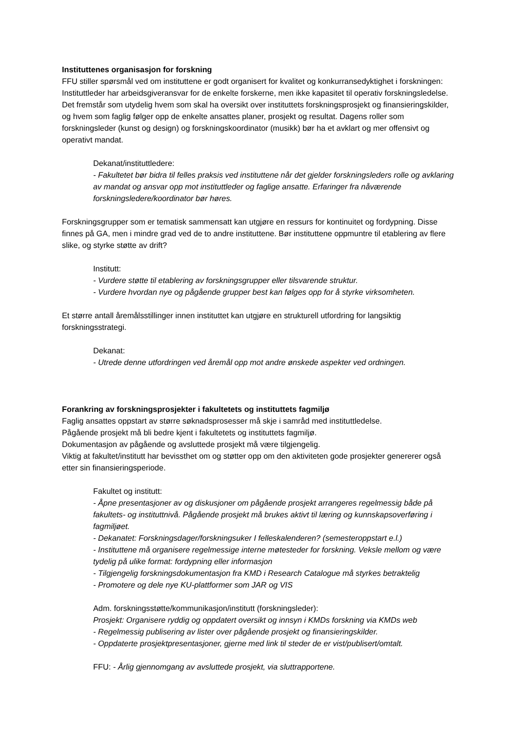Instituttenes organisasjon for forskning
FFU stiller spørsmål ved om instituttene er godt organisert for kvalitet og konkurransedyktighet i forskningen:
Instituttleder har arbeidsgiveransvar for de enkelte forskerne, men ikke kapasitet til operativ forskningsledelse. Det fremstår som utydelig hvem som skal ha oversikt over instituttets forskningsprosjekt og finansieringskilder, og hvem som faglig følger opp de enkelte ansattes planer, prosjekt og resultat. Dagens roller som forskningsleder (kunst og design) og forskningskoordinator (musikk) bør ha et avklart og mer offensivt og operativt mandat.
Dekanat/instituttledere:
- Fakultetet bør bidra til felles praksis ved instituttene når det gjelder forskningsleders rolle og avklaring av mandat og ansvar opp mot instituttleder og faglige ansatte. Erfaringer fra nåværende forskningsledere/koordinator bør høres.
Forskningsgrupper som er tematisk sammensatt kan utgjøre en ressurs for kontinuitet og fordypning. Disse finnes på GA, men i mindre grad ved de to andre instituttene. Bør instituttene oppmuntre til etablering av flere slike, og styrke støtte av drift?
Institutt:
- Vurdere støtte til etablering av forskningsgrupper eller tilsvarende struktur.
- Vurdere hvordan nye og pågående grupper best kan følges opp for å styrke virksomheten.
Et større antall åremålsstillinger innen instituttet kan utgjøre en strukturell utfordring for langsiktig forskningsstrategi.
Dekanat:
- Utrede denne utfordringen ved åremål opp mot andre ønskede aspekter ved ordningen.
Forankring av forskningsprosjekter i fakultetets og instituttets fagmiljø
Faglig ansattes oppstart av større søknadsprosesser må skje i samråd med instituttledelse.
Pågående prosjekt må bli bedre kjent i fakultetets og instituttets fagmiljø.
Dokumentasjon av pågående og avsluttede prosjekt må være tilgjengelig.
Viktig at fakultet/institutt har bevissthet om og støtter opp om den aktiviteten gode prosjekter genererer også etter sin finansieringsperiode.
Fakultet og institutt:
- Åpne presentasjoner av og diskusjoner om pågående prosjekt arrangeres regelmessig både på fakultets- og instituttnivå. Pågående prosjekt må brukes aktivt til læring og kunnskapsoverføring i fagmiljøet.
- Dekanatet: Forskningsdager/forskningsuker I felleskalenderen? (semesteroppstart e.l.)
- Instituttene må organisere regelmessige interne møtesteder for forskning. Veksle mellom og være tydelig på ulike format: fordypning eller informasjon
- Tilgjengelig forskningsdokumentasjon fra KMD i Research Catalogue må styrkes betraktelig
- Promotere og dele nye KU-plattformer som JAR og VIS
Adm. forskningsstøtte/kommunikasjon/institutt (forskningsleder):
Prosjekt: Organisere ryddig og oppdatert oversikt og innsyn i KMDs forskning via KMDs web
- Regelmessig publisering av lister over pågående prosjekt og finansieringskilder.
- Oppdaterte prosjektpresentasjoner, gjerne med link til steder de er vist/publisert/omtalt.
FFU: - Årlig gjennomgang av avsluttede prosjekt, via sluttrapportene.